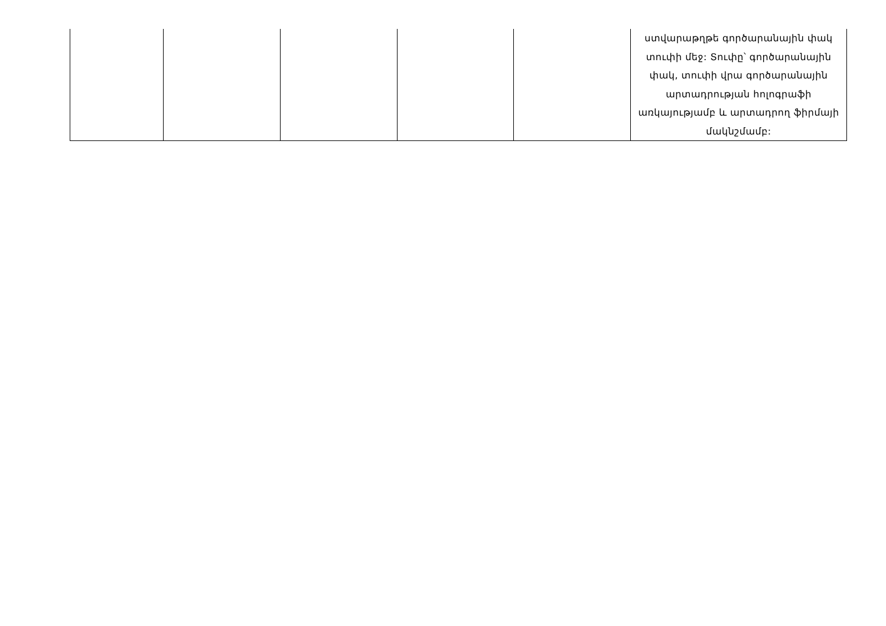| | | | | | ստվարաթղթե գործարանային փակ տուփի մեջ: Տուփը՝ գործարանային փակ, տուփի վրա գործարանային արտադրության հոլոգրաֆի առկայությամբ և արտադրող ֆիրմայի մակնշմամբ: |